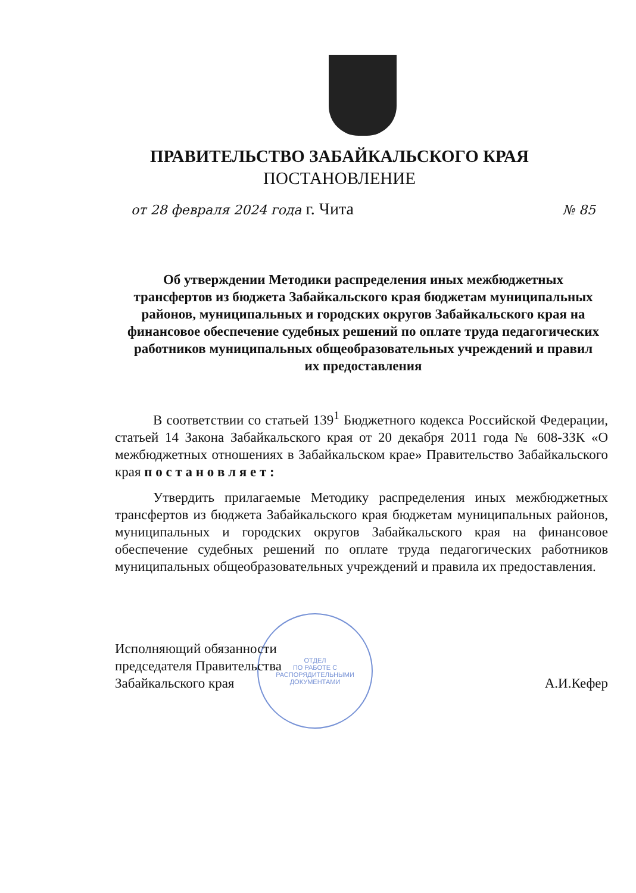ПРАВИТЕЛЬСТВО ЗАБАЙКАЛЬСКОГО КРАЯ
ПОСТАНОВЛЕНИЕ
от 28 февраля 2024 года г. Чита № 85
Об утверждении Методики распределения иных межбюджетных трансфертов из бюджета Забайкальского края бюджетам муниципальных районов, муниципальных и городских округов Забайкальского края на финансовое обеспечение судебных решений по оплате труда педагогических работников муниципальных общеобразовательных учреждений и правил их предоставления
В соответствии со статьей 139<sup>1</sup> Бюджетного кодекса Российской Федерации, статьей 14 Закона Забайкальского края от 20 декабря 2011 года № 608-ЗЗК «О межбюджетных отношениях в Забайкальском крае» Правительство Забайкальского края п о с т а н о в л я е т :
Утвердить прилагаемые Методику распределения иных межбюджетных трансфертов из бюджета Забайкальского края бюджетам муниципальных районов, муниципальных и городских округов Забайкальского края на финансовое обеспечение судебных решений по оплате труда педагогических работников муниципальных общеобразовательных учреждений и правила их предоставления.
ОТДЕЛ
ПО РАБОТЕ С
РАСПОРЯДИТЕЛЬНЫМИ
ДОКУМЕНТАМИ
Исполняющий обязанности
председателя Правительства
Забайкальского края
А.И.Кефер